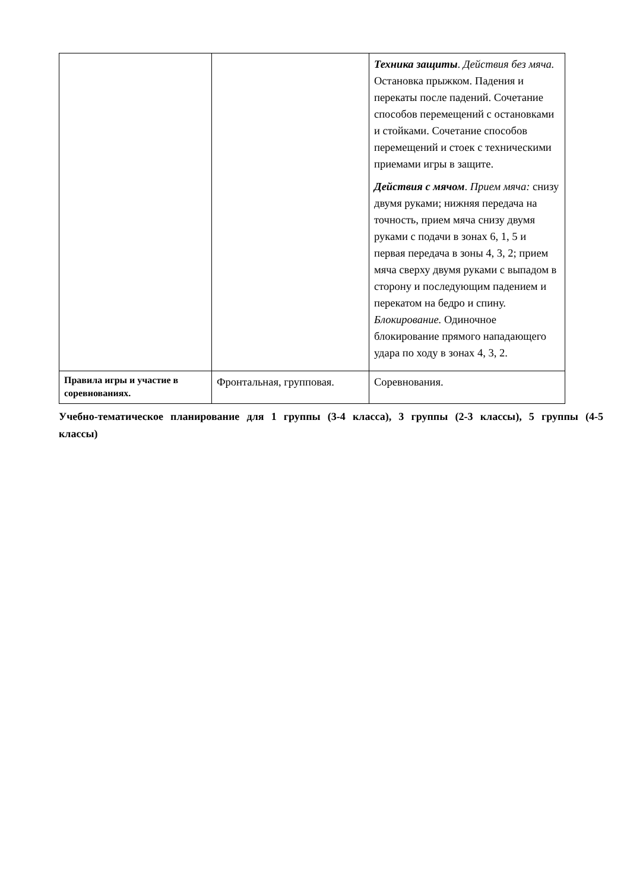| | | Техника защиты . Действия без мяча. Остановка прыжком. Падения и перекаты после падений. Сочетание способов перемещений с остановками и стойками. Сочетание способов перемещений и стоек с техническими приемами игры в защите. Действия с мячом . Прием мяча: снизу двумя руками; нижняя передача на точность, прием мяча снизу двумя руками с подачи в зонах 6, 1, 5 и первая передача в зоны 4, 3, 2; прием мяча сверху двумя руками с выпадом в сторону и последующим падением и перекатом на бедро и спину. Блокирование. Одиночное блокирование прямого нападающего удара по ходу в зонах 4, 3, 2. |
| Правила игры и участие в соревнованиях. | Фронтальная, групповая. | Соревнования. |
Учебно-тематическое планирование для 1 группы (3-4 класса), 3 группы (2-3 классы), 5 группы (4-5 классы)